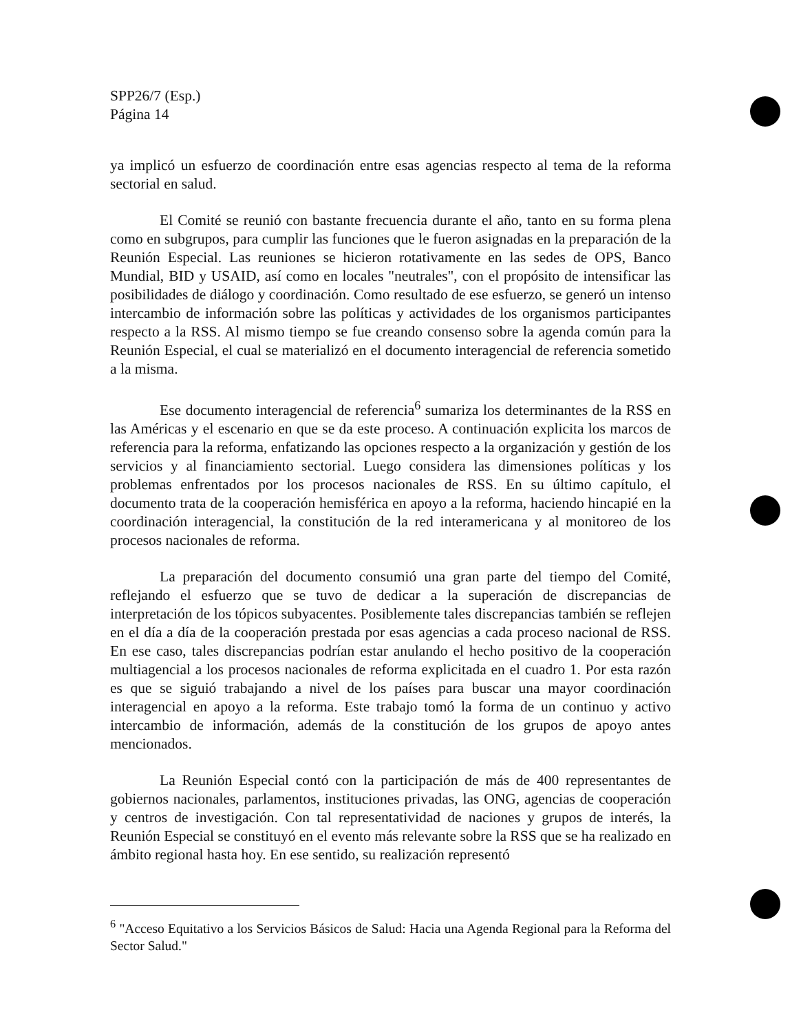SPP26/7 (Esp.)
Página 14
ya implicó un esfuerzo de coordinación entre esas agencias respecto al tema de la reforma sectorial en salud.
El Comité se reunió con bastante frecuencia durante el año, tanto en su forma plena como en subgrupos, para cumplir las funciones que le fueron asignadas en la preparación de la Reunión Especial. Las reuniones se hicieron rotativamente en las sedes de OPS, Banco Mundial, BID y USAID, así como en locales "neutrales", con el propósito de intensificar las posibilidades de diálogo y coordinación. Como resultado de ese esfuerzo, se generó un intenso intercambio de información sobre las políticas y actividades de los organismos participantes respecto a la RSS. Al mismo tiempo se fue creando consenso sobre la agenda común para la Reunión Especial, el cual se materializó en el documento interagencial de referencia sometido a la misma.
Ese documento interagencial de referencia<sup>6</sup> sumariza los determinantes de la RSS en las Américas y el escenario en que se da este proceso. A continuación explicita los marcos de referencia para la reforma, enfatizando las opciones respecto a la organización y gestión de los servicios y al financiamiento sectorial. Luego considera las dimensiones políticas y los problemas enfrentados por los procesos nacionales de RSS. En su último capítulo, el documento trata de la cooperación hemisférica en apoyo a la reforma, haciendo hincapié en la coordinación interagencial, la constitución de la red interamericana y al monitoreo de los procesos nacionales de reforma.
La preparación del documento consumió una gran parte del tiempo del Comité, reflejando el esfuerzo que se tuvo de dedicar a la superación de discrepancias de interpretación de los tópicos subyacentes. Posiblemente tales discrepancias también se reflejen en el día a día de la cooperación prestada por esas agencias a cada proceso nacional de RSS. En ese caso, tales discrepancias podrían estar anulando el hecho positivo de la cooperación multiagencial a los procesos nacionales de reforma explicitada en el cuadro 1. Por esta razón es que se siguió trabajando a nivel de los países para buscar una mayor coordinación interagencial en apoyo a la reforma. Este trabajo tomó la forma de un continuo y activo intercambio de información, además de la constitución de los grupos de apoyo antes mencionados.
La Reunión Especial contó con la participación de más de 400 representantes de gobiernos nacionales, parlamentos, instituciones privadas, las ONG, agencias de cooperación y centros de investigación. Con tal representatividad de naciones y grupos de interés, la Reunión Especial se constituyó en el evento más relevante sobre la RSS que se ha realizado en ámbito regional hasta hoy. En ese sentido, su realización representó
<sup>6</sup> "Acceso Equitativo a los Servicios Básicos de Salud: Hacia una Agenda Regional para la Reforma del Sector Salud."